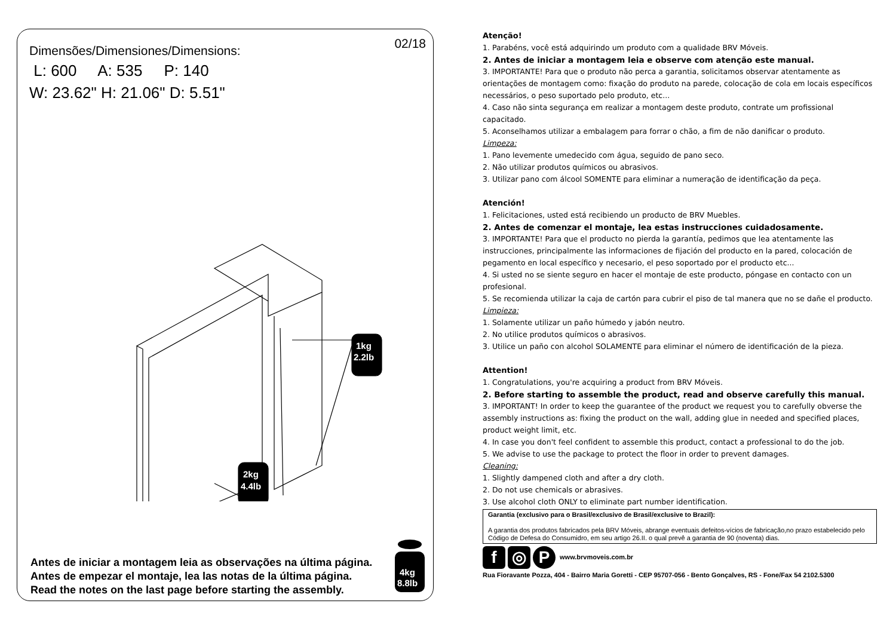02/18
Dimensões/Dimensiones/Dimensions:
L: 600 A: 535 P: 140
W: 23.62" H: 21.06" D: 5.51"
1kg
2.2lb
2kg
4.4lb
Antes de iniciar a montagem leia as observações na última página.
Antes de empezar el montaje, lea las notas de la última página.
Read the notes on the last page before starting the assembly.
4kg
8.8lb
Atenção!
1. Parabéns, você está adquirindo um produto com a qualidade BRV Móveis.
2. Antes de iniciar a montagem leia e observe com atenção este manual.
3. IMPORTANTE! Para que o produto não perca a garantia, solicitamos observar atentamente as orientações de montagem como: fixação do produto na parede, colocação de cola em locais específicos necessários, o peso suportado pelo produto, etc...
4. Caso não sinta segurança em realizar a montagem deste produto, contrate um profissional capacitado.
5. Aconselhamos utilizar a embalagem para forrar o chão, a fim de não danificar o produto.
Limpeza:
1. Pano levemente umedecido com água, seguido de pano seco.
2. Não utilizar produtos químicos ou abrasivos.
3. Utilizar pano com álcool SOMENTE para eliminar a numeração de identificação da peça.
Atención!
1. Felicitaciones, usted está recibiendo un producto de BRV Muebles.
2. Antes de comenzar el montaje, lea estas instrucciones cuidadosamente.
3. IMPORTANTE! Para que el producto no pierda la garantía, pedimos que lea atentamente las instrucciones, principalmente las informaciones de fijación del producto en la pared, colocación de pegamento en local específico y necesario, el peso soportado por el producto etc...
4. Si usted no se siente seguro en hacer el montaje de este producto, póngase en contacto con un profesional.
5. Se recomienda utilizar la caja de cartón para cubrir el piso de tal manera que no se dañe el producto.
Limpieza:
1. Solamente utilizar un paño húmedo y jabón neutro.
2. No utilice produtos químicos o abrasivos.
3. Utilice un paño con alcohol SOLAMENTE para eliminar el número de identificación de la pieza.
Attention!
1. Congratulations, you're acquiring a product from BRV Móveis.
2. Before starting to assemble the product, read and observe carefully this manual.
3. IMPORTANT! In order to keep the guarantee of the product we request you to carefully obverse the assembly instructions as: fixing the product on the wall, adding glue in needed and specified places, product weight limit, etc.
4. In case you don't feel confident to assemble this product, contact a professional to do the job.
5. We advise to use the package to protect the floor in order to prevent damages.
Cleaning:
1. Slightly dampened cloth and after a dry cloth.
2. Do not use chemicals or abrasives.
3. Use alcohol cloth ONLY to eliminate part number identification.
Garantia (exclusivo para o Brasil/exclusivo de Brasil/exclusive to Brazil):
A garantia dos produtos fabricados pela BRV Móveis, abrange eventuais defeitos-vícios de fabricação,no prazo estabelecido pelo Código de Defesa do Consumidro, em seu artigo 26.II. o qual prevê a garantia de 90 (noventa) dias.
f ◎ P www.brvmoveis.com.br
Rua Fioravante Pozza, 404 - Bairro Maria Goretti - CEP 95707-056 - Bento Gonçalves, RS - Fone/Fax 54 2102.5300